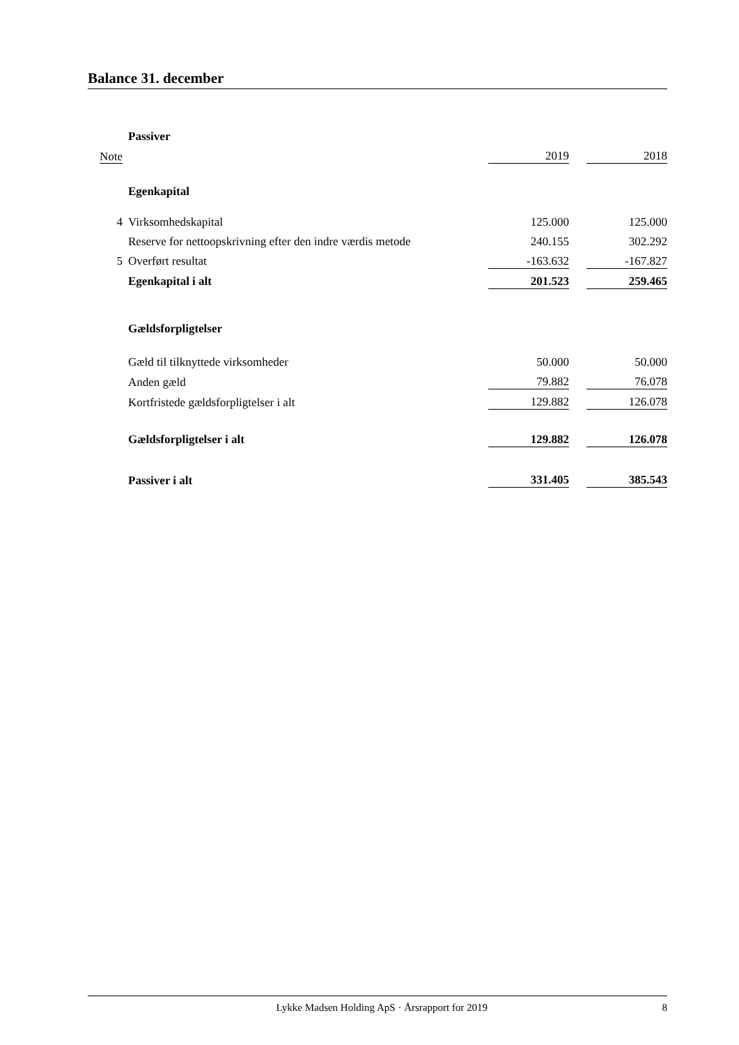Balance 31. december
| | Passiver | | | |
| Note | | 2019 | | 2018 |
| | Egenkapital | | | |
| 4 | Virksomhedskapital | 125.000 | | 125.000 |
| | Reserve for nettoopskrivning efter den indre værdis metode | 240.155 | | 302.292 |
| 5 | Overført resultat | -163.632 | | -167.827 |
| | Egenkapital i alt | 201.523 | | 259.465 |
| | Gældsforpligtelser | | | |
| | Gæld til tilknyttede virksomheder | 50.000 | | 50.000 |
| | Anden gæld | 79.882 | | 76.078 |
| | Kortfristede gældsforpligtelser i alt | 129.882 | | 126.078 |
| | Gældsforpligtelser i alt | 129.882 | | 126.078 |
| | Passiver i alt | 331.405 | | 385.543 |
Lykke Madsen Holding ApS · Årsrapport for 2019 8